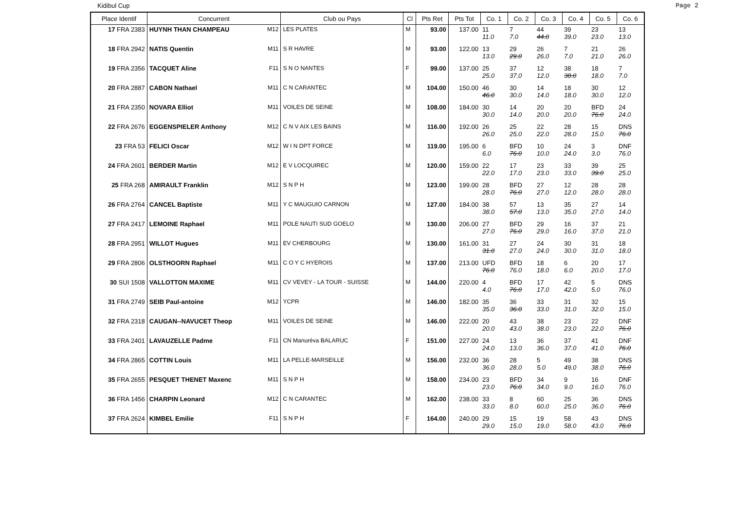Kidibul Cup Page 2
| Place Identif | Concurrent | Club ou Pays | Cl | Pts Ret | Pts Tot | Co. 1 | Co. 2 | Co. 3 | Co. 4 | Co. 5 | Co. 6 |
| --- | --- | --- | --- | --- | --- | --- | --- | --- | --- | --- | --- |
| 17 FRA 2383 | HUYNH THAN CHAMPEAU M12 | LES PLATES | M | 93.00 | 137.00 | 11 11.0 | 7 7.0 | 44 44.0 | 39 39.0 | 23 23.0 | 13 13.0 |
| 18 FRA 2942 | NATIS Quentin M11 | S R HAVRE | M | 93.00 | 122.00 | 13 13.0 | 29 29.0 | 26 26.0 | 7 7.0 | 21 21.0 | 26 26.0 |
| 19 FRA 2356 | TACQUET Aline F11 | S N O NANTES | F | 99.00 | 137.00 | 25 25.0 | 37 37.0 | 12 12.0 | 38 38.0 | 18 18.0 | 7 7.0 |
| 20 FRA 2887 | CABON Nathael M11 | C N CARANTEC | M | 104.00 | 150.00 | 46 46.0 | 30 30.0 | 14 14.0 | 18 18.0 | 30 30.0 | 12 12.0 |
| 21 FRA 2350 | NOVARA Elliot M11 | VOILES DE SEINE | M | 108.00 | 184.00 | 30 30.0 | 14 14.0 | 20 20.0 | 20 20.0 | BFD 76.0 | 24 24.0 |
| 22 FRA 2676 | EGGENSPIELER Anthony M12 | C N V AIX LES BAINS | M | 116.00 | 192.00 | 26 26.0 | 25 25.0 | 22 22.0 | 28 28.0 | 15 15.0 | DNS 76.0 |
| 23 FRA 53 | FELICI Oscar M12 | W I N DPT FORCE | M | 119.00 | 195.00 | 6 6.0 | BFD 76.0 | 10 10.0 | 24 24.0 | 3 3.0 | DNF 76.0 |
| 24 FRA 2601 | BERDER Martin M12 | E V LOCQUIREC | M | 120.00 | 159.00 | 22 22.0 | 17 17.0 | 23 23.0 | 33 33.0 | 39 39.0 | 25 25.0 |
| 25 FRA 268 | AMIRAULT Franklin M12 | S N P H | M | 123.00 | 199.00 | 28 28.0 | BFD 76.0 | 27 27.0 | 12 12.0 | 28 28.0 | 28 28.0 |
| 26 FRA 2764 | CANCEL Baptiste M11 | Y C MAUGUIO CARNON | M | 127.00 | 184.00 | 38 38.0 | 57 57.0 | 13 13.0 | 35 35.0 | 27 27.0 | 14 14.0 |
| 27 FRA 2417 | LEMOINE Raphael M11 | POLE NAUTI SUD GOELO | M | 130.00 | 206.00 | 27 27.0 | BFD 76.0 | 29 29.0 | 16 16.0 | 37 37.0 | 21 21.0 |
| 28 FRA 2951 | WILLOT Hugues M11 | EV CHERBOURG | M | 130.00 | 161.00 | 31 31.0 | 27 27.0 | 24 24.0 | 30 30.0 | 31 31.0 | 18 18.0 |
| 29 FRA 2806 | OLSTHOORN Raphael M11 | C O Y C HYEROIS | M | 137.00 | 213.00 | UFD 76.0 | BFD 76.0 | 18 18.0 | 6 6.0 | 20 20.0 | 17 17.0 |
| 30 SUI 1508 | VALLOTTON MAXIME M11 | CV VEVEY - LA TOUR - SUISSE | M | 144.00 | 220.00 | 4 4.0 | BFD 76.0 | 17 17.0 | 42 42.0 | 5 5.0 | DNS 76.0 |
| 31 FRA 2749 | SEIB Paul-antoine M12 | YCPR | M | 146.00 | 182.00 | 35 35.0 | 36 36.0 | 33 33.0 | 31 31.0 | 32 32.0 | 15 15.0 |
| 32 FRA 2318 | CAUGAN--NAVUCET Theop M11 | VOILES DE SEINE | M | 146.00 | 222.00 | 20 20.0 | 43 43.0 | 38 38.0 | 23 23.0 | 22 22.0 | DNF 76.0 |
| 33 FRA 2401 | LAVAUZELLE Padme F11 | CN Manuréva BALARUC | F | 151.00 | 227.00 | 24 24.0 | 13 13.0 | 36 36.0 | 37 37.0 | 41 41.0 | DNF 76.0 |
| 34 FRA 2865 | COTTIN Louis M11 | LA PELLE-MARSEILLE | M | 156.00 | 232.00 | 36 36.0 | 28 28.0 | 5 5.0 | 49 49.0 | 38 38.0 | DNS 76.0 |
| 35 FRA 2655 | PESQUET THENET Maxenc M11 | S N P H | M | 158.00 | 234.00 | 23 23.0 | BFD 76.0 | 34 34.0 | 9 9.0 | 16 16.0 | DNF 76.0 |
| 36 FRA 1456 | CHARPIN Leonard M12 | C N CARANTEC | M | 162.00 | 238.00 | 33 33.0 | 8 8.0 | 60 60.0 | 25 25.0 | 36 36.0 | DNS 76.0 |
| 37 FRA 2624 | KIMBEL Emilie F11 | S N P H | F | 164.00 | 240.00 | 29 29.0 | 15 15.0 | 19 19.0 | 58 58.0 | 43 43.0 | DNS 76.0 |